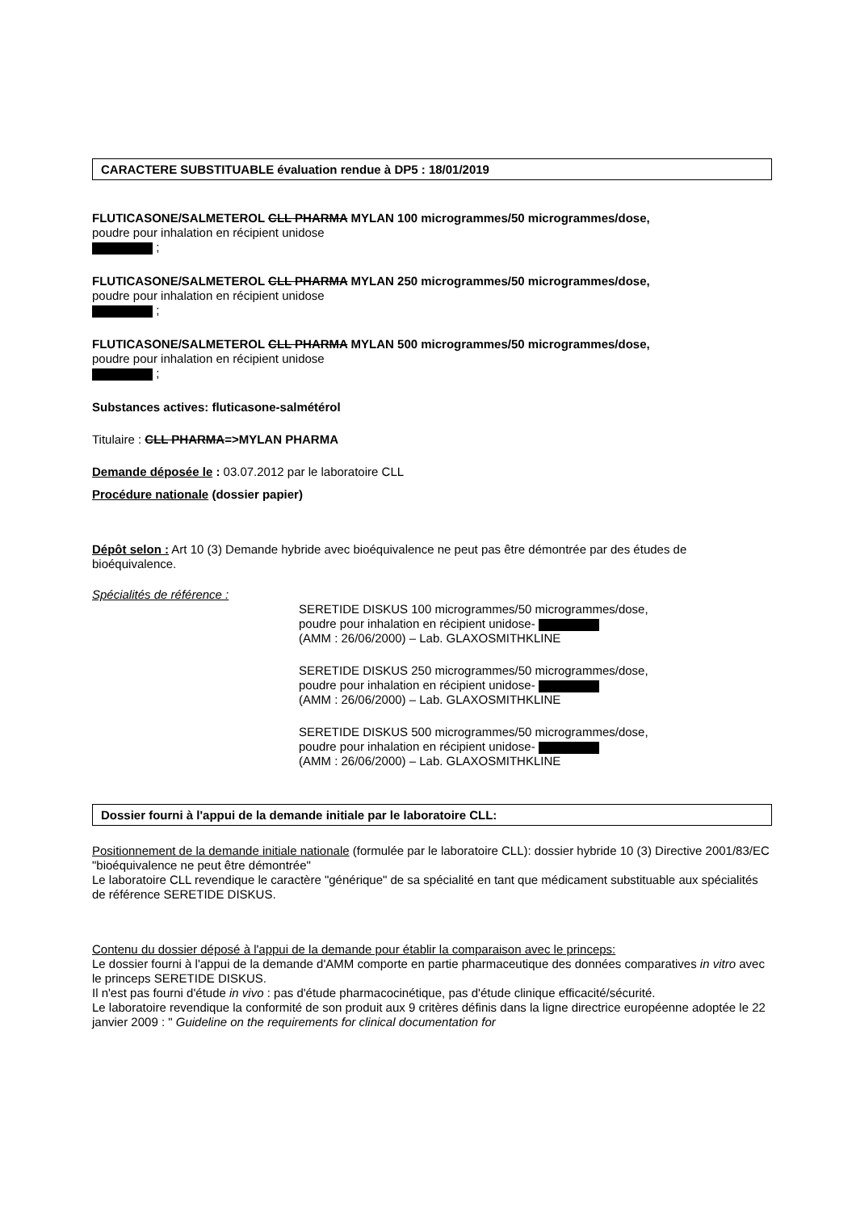CARACTERE SUBSTITUABLE évaluation rendue à DP5 : 18/01/2019
FLUTICASONE/SALMETEROL CLL PHARMA MYLAN 100 microgrammes/50 microgrammes/dose,
poudre pour inhalation en récipient unidose
;
FLUTICASONE/SALMETEROL CLL PHARMA MYLAN 250 microgrammes/50 microgrammes/dose,
poudre pour inhalation en récipient unidose
;
FLUTICASONE/SALMETEROL CLL PHARMA MYLAN 500 microgrammes/50 microgrammes/dose,
poudre pour inhalation en récipient unidose
;
Substances actives: fluticasone-salmétérol
Titulaire : CLL PHARMA=>MYLAN PHARMA
Demande déposée le : 03.07.2012 par le laboratoire CLL
Procédure nationale (dossier papier)
Dépôt selon : Art 10 (3) Demande hybride avec bioéquivalence ne peut pas être démontrée par des études de bioéquivalence.
Spécialités de référence :
SERETIDE DISKUS 100 microgrammes/50 microgrammes/dose,
poudre pour inhalation en récipient unidose-
(AMM : 26/06/2000) – Lab. GLAXOSMITHKLINE
SERETIDE DISKUS 250 microgrammes/50 microgrammes/dose,
poudre pour inhalation en récipient unidose-
(AMM : 26/06/2000) – Lab. GLAXOSMITHKLINE
SERETIDE DISKUS 500 microgrammes/50 microgrammes/dose,
poudre pour inhalation en récipient unidose-
(AMM : 26/06/2000) – Lab. GLAXOSMITHKLINE
Dossier fourni à l'appui de la demande initiale par le laboratoire CLL:
Positionnement de la demande initiale nationale (formulée par le laboratoire CLL): dossier hybride 10 (3) Directive 2001/83/EC "bioéquivalence ne peut être démontrée"
Le laboratoire CLL revendique le caractère "générique" de sa spécialité en tant que médicament substituable aux spécialités de référence SERETIDE DISKUS.
Contenu du dossier déposé à l'appui de la demande pour établir la comparaison avec le princeps:
Le dossier fourni à l'appui de la demande d'AMM comporte en partie pharmaceutique des données comparatives in vitro avec le princeps SERETIDE DISKUS.
Il n'est pas fourni d'étude in vivo : pas d'étude pharmacocinétique, pas d'étude clinique efficacité/sécurité.
Le laboratoire revendique la conformité de son produit aux 9 critères définis dans la ligne directrice européenne adoptée le 22 janvier 2009 : " Guideline on the requirements for clinical documentation for